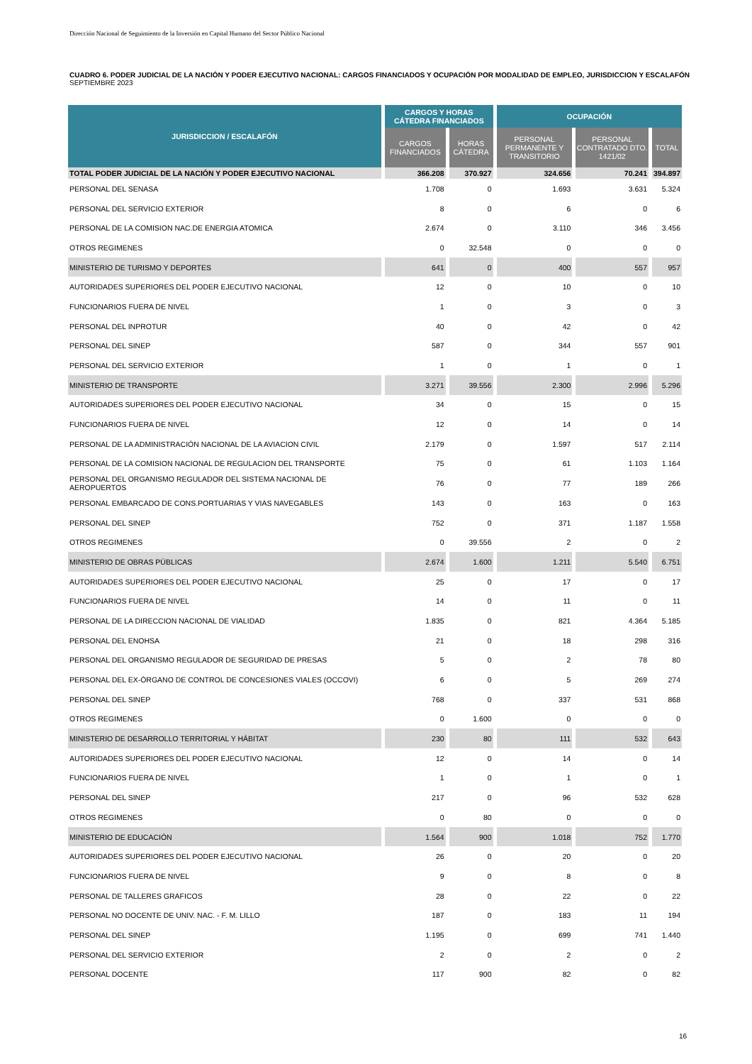Dirección Nacional de Seguimiento de la Inversión en Capital Humano del Sector Público Nacional
CUADRO 6. PODER JUDICIAL DE LA NACIÓN Y PODER EJECUTIVO NACIONAL: CARGOS FINANCIADOS Y OCUPACIÓN POR MODALIDAD DE EMPLEO, JURISDICCION Y ESCALAFÓN
SEPTIEMBRE 2023
| JURISDICCION / ESCALAFÓN | CARGOS Y HORAS CÁTEDRA FINANCIADOS | | OCUPACIÓN | | |
| --- | --- | --- | --- | --- | --- |
| | CARGOS FINANCIADOS | HORAS CÁTEDRA | PERSONAL PERMANENTE Y TRANSITORIO | PERSONAL CONTRATADO DTO. 1421/02 | TOTAL |
| TOTAL PODER JUDICIAL DE LA NACIÓN Y PODER EJECUTIVO NACIONAL | 366.208 | 370.927 | 324.656 | 70.241 | 394.897 |
| PERSONAL DEL SENASA | 1.708 | 0 | 1.693 | 3.631 | 5.324 |
| PERSONAL DEL SERVICIO EXTERIOR | 8 | 0 | 6 | 0 | 6 |
| PERSONAL DE LA COMISION NAC.DE ENERGIA ATOMICA | 2.674 | 0 | 3.110 | 346 | 3.456 |
| OTROS REGIMENES | 0 | 32.548 | 0 | 0 | 0 |
| MINISTERIO DE TURISMO Y DEPORTES | 641 | 0 | 400 | 557 | 957 |
| AUTORIDADES SUPERIORES DEL PODER EJECUTIVO NACIONAL | 12 | 0 | 10 | 0 | 10 |
| FUNCIONARIOS FUERA DE NIVEL | 1 | 0 | 3 | 0 | 3 |
| PERSONAL DEL INPROTUR | 40 | 0 | 42 | 0 | 42 |
| PERSONAL DEL SINEP | 587 | 0 | 344 | 557 | 901 |
| PERSONAL DEL SERVICIO EXTERIOR | 1 | 0 | 1 | 0 | 1 |
| MINISTERIO DE TRANSPORTE | 3.271 | 39.556 | 2.300 | 2.996 | 5.296 |
| AUTORIDADES SUPERIORES DEL PODER EJECUTIVO NACIONAL | 34 | 0 | 15 | 0 | 15 |
| FUNCIONARIOS FUERA DE NIVEL | 12 | 0 | 14 | 0 | 14 |
| PERSONAL DE LA ADMINISTRACIÓN NACIONAL DE LA AVIACION CIVIL | 2.179 | 0 | 1.597 | 517 | 2.114 |
| PERSONAL DE LA COMISION NACIONAL DE REGULACION DEL TRANSPORTE | 75 | 0 | 61 | 1.103 | 1.164 |
| PERSONAL DEL ORGANISMO REGULADOR DEL SISTEMA NACIONAL DE AEROPUERTOS | 76 | 0 | 77 | 189 | 266 |
| PERSONAL EMBARCADO DE CONS.PORTUARIAS Y VIAS NAVEGABLES | 143 | 0 | 163 | 0 | 163 |
| PERSONAL DEL SINEP | 752 | 0 | 371 | 1.187 | 1.558 |
| OTROS REGIMENES | 0 | 39.556 | 2 | 0 | 2 |
| MINISTERIO DE OBRAS PÚBLICAS | 2.674 | 1.600 | 1.211 | 5.540 | 6.751 |
| AUTORIDADES SUPERIORES DEL PODER EJECUTIVO NACIONAL | 25 | 0 | 17 | 0 | 17 |
| FUNCIONARIOS FUERA DE NIVEL | 14 | 0 | 11 | 0 | 11 |
| PERSONAL DE LA DIRECCION NACIONAL DE VIALIDAD | 1.835 | 0 | 821 | 4.364 | 5.185 |
| PERSONAL DEL ENOHSA | 21 | 0 | 18 | 298 | 316 |
| PERSONAL DEL ORGANISMO REGULADOR DE SEGURIDAD DE PRESAS | 5 | 0 | 2 | 78 | 80 |
| PERSONAL DEL EX-ÓRGANO DE CONTROL DE CONCESIONES VIALES (OCCOVI) | 6 | 0 | 5 | 269 | 274 |
| PERSONAL DEL SINEP | 768 | 0 | 337 | 531 | 868 |
| OTROS REGIMENES | 0 | 1.600 | 0 | 0 | 0 |
| MINISTERIO DE DESARROLLO TERRITORIAL Y HÁBITAT | 230 | 80 | 111 | 532 | 643 |
| AUTORIDADES SUPERIORES DEL PODER EJECUTIVO NACIONAL | 12 | 0 | 14 | 0 | 14 |
| FUNCIONARIOS FUERA DE NIVEL | 1 | 0 | 1 | 0 | 1 |
| PERSONAL DEL SINEP | 217 | 0 | 96 | 532 | 628 |
| OTROS REGIMENES | 0 | 80 | 0 | 0 | 0 |
| MINISTERIO DE EDUCACIÓN | 1.564 | 900 | 1.018 | 752 | 1.770 |
| AUTORIDADES SUPERIORES DEL PODER EJECUTIVO NACIONAL | 26 | 0 | 20 | 0 | 20 |
| FUNCIONARIOS FUERA DE NIVEL | 9 | 0 | 8 | 0 | 8 |
| PERSONAL DE TALLERES GRAFICOS | 28 | 0 | 22 | 0 | 22 |
| PERSONAL NO DOCENTE DE UNIV. NAC. - F. M. LILLO | 187 | 0 | 183 | 11 | 194 |
| PERSONAL DEL SINEP | 1.195 | 0 | 699 | 741 | 1.440 |
| PERSONAL DEL SERVICIO EXTERIOR | 2 | 0 | 2 | 0 | 2 |
| PERSONAL DOCENTE | 117 | 900 | 82 | 0 | 82 |
16